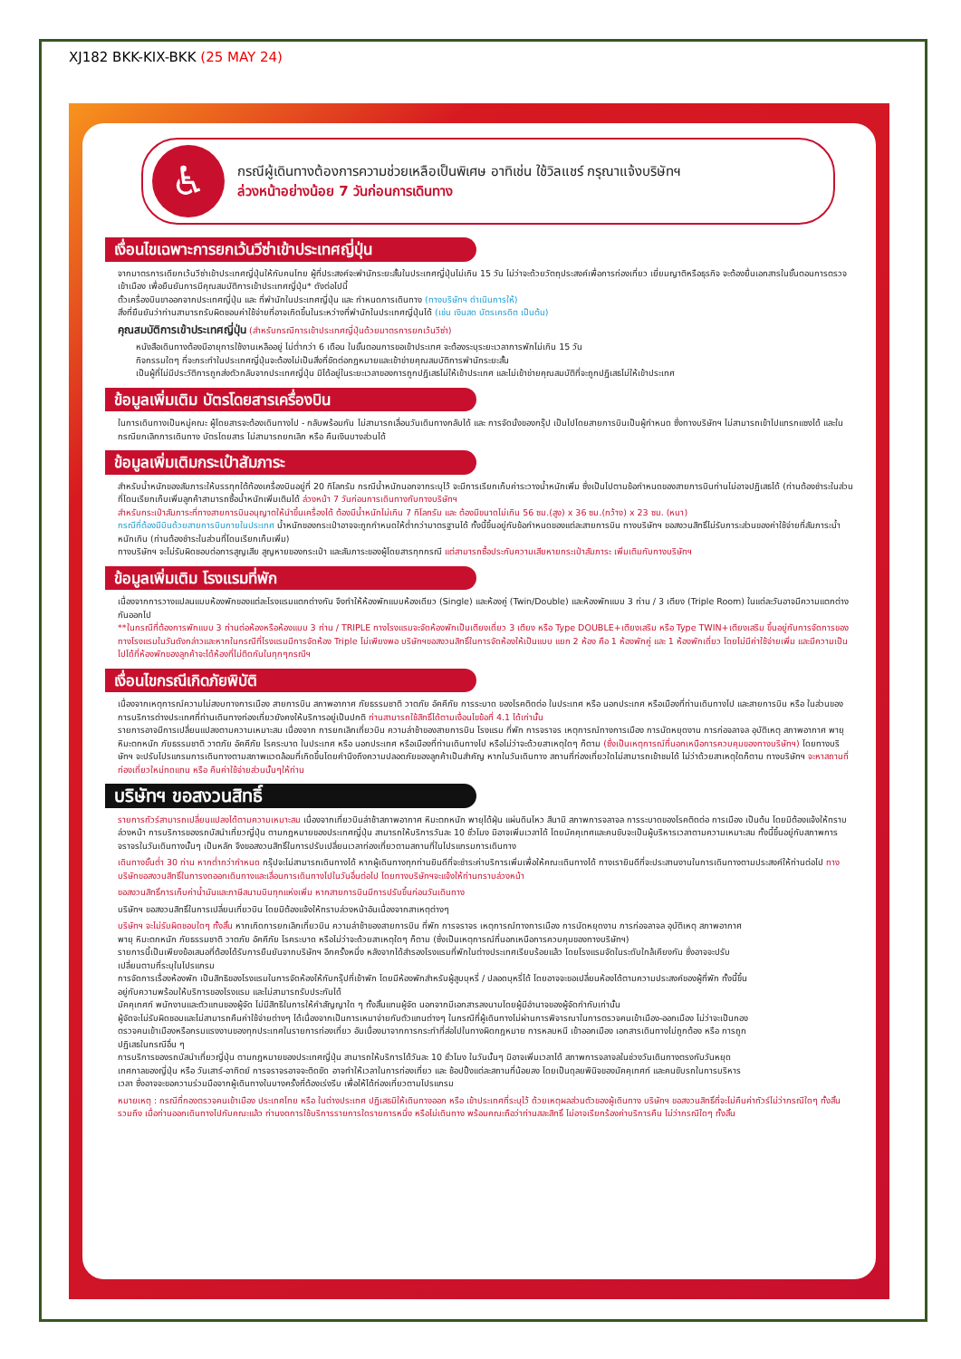XJ182 BKK-KIX-BKK (25 MAY 24)
♿
กรณีผู้เดินทางต้องการความช่วยเหลือเป็นพิเศษ อาทิเช่น ใช้วิลแชร์ กรุณาแจ้งบริษัทฯ
ล่วงหน้าอย่างน้อย 7 วันก่อนการเดินทาง
เงื่อนไขเฉพาะการยกเว้นวีซ่าเข้าประเทศญี่ปุ่น
จากมาตรการเดียกเว้นวีซ่าเข้าประเทศญี่ปุ่นให้กับคนไทย ผู้ที่ประสงค์จะพำนักระยะสั้นในประเทศญี่ปุ่นไม่เกิน 15 วัน ไม่ว่าจะด้วยวัตถุประสงค์เพื่อการท่องเที่ยว เยี่ยมญาติหรือธุรกิจ จะต้องยื่นเอกสารในขั้นตอนการตรวจเข้าเมือง เพื่อยืนยันการมีคุณสมบัติการเข้าประเทศญี่ปุ่น* ดังต่อไปนี้
ตั๋วเครื่องบินขาออกจากประเทศญี่ปุ่น และ ที่พำนักในประเทศญี่ปุ่น และ กำหนดการเดินทาง (ทางบริษัทฯ ดำเนินการให้)
สิ่งที่ยืนยันว่าท่านสามารถรับผิดชอบค่าใช้จ่ายที่อาจเกิดขึ้นในระหว่างที่พำนักในประเทศญี่ปุ่นได้ (เช่น เงินสด บัตรเครดิต เป็นต้น)
คุณสมบัติการเข้าประเทศญี่ปุ่น (สำหรับกรณีการเข้าประเทศญี่ปุ่นด้วยมาตรการยกเว้นวีซ่า)
หนังสือเดินทางต้องมีอายุการใช้งานเหลืออยู่ ไม่ต่ำกว่า 6 เดือน ในขั้นตอนการขอเข้าประเทศ จะต้องระบุระยะเวลาการพักไม่เกิน 15 วัน
กิจกรรมใดๆ ที่จะกระทำในประเทศญี่ปุ่นจะต้องไม่เป็นสิ่งที่ขัดต่อกฎหมายและเข้าข่ายคุณสมบัติการพำนักระยะสั้น
เป็นผู้ที่ไม่มีประวัติการถูกส่งตัวกลับจากประเทศญี่ปุ่น มิได้อยู่ในระยะเวลาของการถูกปฏิเสธไม่ให้เข้าประเทศ และไม่เข้าข่ายคุณสมบัติที่จะถูกปฏิเสธไม่ให้เข้าประเทศ
ข้อมูลเพิ่มเติม บัตรโดยสารเครื่องบิน
ในการเดินทางเป็นหมู่คณะ ผู้โดยสารจะต้องเดินทางไป - กลับพร้อมกัน ไม่สามารถเลื่อนวันเดินทางกลับได้ และ การจัดนั่งของกรุ๊ป เป็นไปโดยสายการบินเป็นผู้กำหนด ซึ่งทางบริษัทฯ ไม่สามารถเข้าไปแทรกแซงได้ และในกรณียกเลิกการเดินทาง บัตรโดยสาร ไม่สามารถยกเลิก หรือ คืนเงินบางส่วนได้
ข้อมูลเพิ่มเติมกระเป๋าสัมภาระ
สำหรับน้ำหนักของสัมภาระให้บรรทุกใต้ท้องเครื่องบินอยู่ที่ 20 กิโลกรัม กรณีน้ำหนักนอกจากระบุไว้ จะมีการเรียกเก็บค่าระวางน้ำหนักเพิ่ม ซึ่งเป็นไปตามข้อกำหนดของสายการบินท่านไม่อาจปฏิเสธได้ (ท่านต้องชำระในส่วนที่โดนเรียกเก็บเพิ่มลูกค้าสามารถซื้อน้ำหนักเพิ่มเติมได้ ล่วงหน้า 7 วันก่อนการเดินทางกับทางบริษัทฯ
สำหรับกระเป๋าสัมภาระที่ทางสายการบินอนุญาตให้นำขึ้นเครื่องได้ ต้องมีน้ำหนักไม่เกิน 7 กิโลกรัม และ ต้องมีขนาดไม่เกิน 56 ซม.(สูง) x 36 ซม.(กว้าง) x 23 ซม. (หนา)
กรณีที่ต้องมีบินด้วยสายการบินภายในประเทศ น้ำหนักของกระเป๋าอาจจะถูกกำหนดให้ต่ำกว่ามาตรฐานได้ ทั้งนี้ขึ้นอยู่กับข้อกำหนดของแต่ละสายการบิน ทางบริษัทฯ ขอสงวนสิทธิ์ไม่รับภาระส่วนของค่าใช้จ่ายที่สัมภาระน้ำหนักเกิน (ท่านต้องชำระในส่วนที่โดนเรียกเก็บเพิ่ม)
ทางบริษัทฯ จะไม่รับผิดชอบต่อการสูญเสีย สูญหายของกระเป๋า และสัมภาระของผู้โดยสารทุกกรณี แต่สามารถซื้อประกันความเสียหายกระเป๋าสัมภาระ เพิ่มเติมกับทางบริษัทฯ
ข้อมูลเพิ่มเติม โรงแรมที่พัก
เนื่องจากการวางแปลนแบบห้องพักของแต่ละโรงแรมแตกต่างกัน จึงทำให้ห้องพักแบบห้องเดียว (Single) และห้องคู่ (Twin/Double) และห้องพักแบบ 3 ท่าน / 3 เตียง (Triple Room) ในแต่ละวันอาจมีความแตกต่างกันออกไป
**ในกรณีที่ต้องการพักแบบ 3 ท่านต่อห้องหรือห้องแบบ 3 ท่าน / TRIPLE ทางโรงแรมจะจัดห้องพักเป็นเตียงเดี่ยว 3 เตียง หรือ Type DOUBLE+เตียงเสริม หรือ Type TWIN+เตียงเสริม ขึ้นอยู่กับการจัดการของทางโรงแรมในวันดังกล่าวและหากในกรณีที่โรงแรมมีการจัดห้อง Triple ไม่เพียงพอ บริษัทฯขอสงวนสิทธิ์ในการจัดห้องให้เป็นแบบ แยก 2 ห้อง คือ 1 ห้องพักคู่ และ 1 ห้องพักเดี่ยว โดยไม่มีค่าใช้จ่ายเพิ่ม และมีความเป็นไปได้ที่ห้องพักของลูกค้าจะได้ห้องที่ไม่ติดกันในทุกๆกรณีฯ
เงื่อนไขกรณีเกิดภัยพิบัติ
เนื่องจากเหตุการณ์ความไม่สงบทางการเมือง สายการบิน สภาพอากาศ ภัยธรรมชาติ วาตภัย อัคคีภัย การระบาด ของโรคติดต่อ ในประเทศ หรือ นอกประเทศ หรือเมืองที่ท่านเดินทางไป และสายการบิน หรือ ในส่วนของการบริการต่างประเทศที่ท่านเดินทางท่องเที่ยวยังคงให้บริการอยู่เป็นปกติ ท่านสามารถใช้สิทธิ์ได้ตามเงื่อนไขข้อที่ 4.1 ได้เท่านั้น
รายการอาจมีการเปลี่ยนแปลงตามความเหมาะสม เนื่องจาก การยกเลิกเที่ยวบิน ความล่าช้าของสายการบิน โรงแรม ที่พัก การจราจร เหตุการณ์ทางการเมือง การนัดหยุดงาน การก่อจลาจล อุบัติเหตุ สภาพอากาศ พายุ หิมะตกหนัก ภัยธรรมชาติ วาตภัย อัคคีภัย โรคระบาด ในประเทศ หรือ นอกประเทศ หรือเมืองที่ท่านเดินทางไป หรือไม่ว่าจะด้วยสาเหตุใดๆ ก็ตาม (ซึ่งเป็นเหตุการณ์ที่นอกเหนือการควบคุมของทางบริษัทฯ) โดยทางบริษัทฯ จะปรับโปรแกรมการเดินทางตามสภาพแวดล้อมที่เกิดขึ้นโดยคำนึงถึงความปลอดภัยของลูกค้าเป็นสำคัญ หากในวันเดินทาง สถานที่ท่องเที่ยวใดไม่สามารถเข้าชมได้ ไม่ว่าด้วยสาเหตุใดก็ตาม ทางบริษัทฯ จะหาสถานที่ท่องเที่ยวใหม่ทดแทน หรือ คืนค่าใช้จ่ายส่วนนั้นๆให้ท่าน
บริษัทฯ ขอสงวนสิทธิ์
รายการทัวร์สามารถเปลี่ยนแปลงได้ตามความเหมาะสม เนื่องจากเที่ยวบินล่าช้าสภาพอากาศ หิมะตกหนัก พายุได้ฝุ่น แผ่นดินไหว สึนามิ สภาพการจลาจล การระบาดของโรคติดต่อ การเมือง เป็นต้น โดยมิต้องแจ้งให้ทราบล่วงหน้า การบริการของรถบัสนำเที่ยวญี่ปุ่น ตามกฎหมายของประเทศญี่ปุ่น สามารถให้บริการวันละ 10 ชั่วโมง มิอาจเพิ่มเวลาได้ โดยมัคคุเทศและคนขับจะเป็นผู้บริหารเวลาตามความเหมาะสม ทั้งนี้ขึ้นอยู่กับสภาพการจราจรในวันเดินทางนั้นๆ เป็นหลัก จึงขอสงวนสิทธิ์ในการปรับเปลี่ยนเวลาท่องเที่ยวตามสถานที่ในโปรแกรมการเดินทาง
เดินทางขั้นต่ำ 30 ท่าน หากต่ำกว่ากำหนด กรุ๊ปจะไม่สามารถเดินทางได้ หากผู้เดินทางทุกท่านยินดีที่จะชำระค่าบริการเพิ่มเพื่อให้คณะเดินทางได้ ทางเรายินดีที่จะประสานงานในการเดินทางตามประสงค์ให้ท่านต่อไป ทางบริษัทขอสงวนสิทธิ์ในการงดออกเดินทางและเลื่อนการเดินทางไปในวันอื่นต่อไป โดยทางบริษัทฯจะแจ้งให้ท่านทราบล่วงหน้า
ขอสงวนสิทธิ์การเก็บค่าน้ำมันและภาษีสนามบินทุกแห่งเพิ่ม หากสายการบินมีการปรับขึ้นก่อนวันเดินทาง
บริษัทฯ ขอสงวนสิทธิ์ในการเปลี่ยนเที่ยวบิน โดยมิต้องแจ้งให้ทราบล่วงหน้าอันเนื่องจากสาเหตุต่างๆ
บริษัทฯ จะไม่รับผิดชอบใดๆ ทั้งสิ้น หากเกิดการยกเลิกเที่ยวบิน ความล่าช้าของสายการบิน ที่พัก การจราจร เหตุการณ์ทางการเมือง การนัดหยุดงาน การก่อจลาจล อุบัติเหตุ สภาพอากาศ พายุ หิมะตกหนัก ภัยธรรมชาติ วาตภัย อัคคีภัย โรคระบาด หรือไม่ว่าจะด้วยสาเหตุใดๆ ก็ตาม (ซึ่งเป็นเหตุการณ์ที่นอกเหนือการควบคุมของทางบริษัทฯ)
รายการนี้เป็นเพียงข้อเสนอที่ต้องได้รับการยืนยันจากบริษัทฯ อีกครั้งหนึ่ง หลังจากได้สำรองโรงแรมที่พักในต่างประเทศเรียบร้อยแล้ว โดยโรงแรมจัดในระดับใกล้เคียงกัน ซึ่งอาจจะปรับเปลี่ยนตามที่ระบุในโปรแกรม
การจัดการเรื่องห้องพัก เป็นสิทธิของโรงแรมในการจัดห้องให้กับกรุ๊ปที่เข้าพัก โดยมีห้องพักสำหรับผู้สูบบุหรี่ / ปลอดบุหรี่ได้ โดยอาจจะขอเปลี่ยนห้องได้ตามความประสงค์ของผู้ที่พัก ทั้งนี้ขึ้นอยู่กับความพร้อมให้บริการของโรงแรม และไม่สามารถรับประกันได้
มัคคุเทศก์ พนักงานและตัวแทนของผู้จัด ไม่มีสิทธิในการให้คำสัญญาใด ๆ ทั้งสิ้นแทนผู้จัด นอกจากมีเอกสารลงนามโดยผู้มีอำนาจของผู้จัดกำกับเท่านั้น
ผู้จัดจะไม่รับผิดชอบและไม่สามารถคืนค่าใช้จ่ายต่างๆ ได้เนื่องจากเป็นการเหมาจ่ายกับตัวแทนต่างๆ ในกรณีที่ผู้เดินทางไม่ผ่านการพิจารณาในการตรวจคนเข้าเมือง-ออกเมือง ไม่ว่าจะเป็นกองตรวจคนเข้าเมืองหรือกรมแรงงานของทุกประเทศในรายการท่องเที่ยว อันเนื่องมาจากการกระทำที่ส่อไปในทางผิดกฎหมาย การหลบหนี เข้าออกเมือง เอกสารเดินทางไม่ถูกต้อง หรือ การถูกปฏิเสธในกรณีอื่น ๆ
การบริการของรถบัสนำเที่ยวญี่ปุ่น ตามกฎหมายของประเทศญี่ปุ่น สามารถให้บริการได้วันละ 10 ชั่วโมง ในวันนั้นๆ มิอาจเพิ่มเวลาได้ สภาพการจลาจลในช่วงวันเดินทางตรงกับวันหยุดเทศกาลของญี่ปุ่น หรือ วันเสาร์-อาทิตย์ การจราจรอาจจะติดขัด อาจทำให้เวลาในการท่องเที่ยว และ ช้อปปิ้งแต่ละสถานที่น้อยลง โดยเป็นดุลยพินิจของมัคคุเทศก์ และคนขับรถในการบริหารเวลา ซึ่งอาจจะขอความร่วมมือจากผู้เดินทางในบางครั้งที่ต้องเร่งรีบ เพื่อให้ได้ท่องเที่ยวตามโปรแกรม
หมายเหตุ : กรณีที่กองตรวจคนเข้าเมือง ประเทศไทย หรือ ในต่างประเทศ ปฏิเสธมิให้เดินทางออก หรือ เข้าประเทศที่ระบุไว้ ด้วยเหตุผลส่วนตัวของผู้เดินทาง บริษัทฯ ขอสงวนสิทธิ์ที่จะไม่คืนค่าทัวร์ไม่ว่ากรณีใดๆ ทั้งสิ้น รวมถึง เมื่อท่านออกเดินทางไปกับคณะแล้ว ท่านงดการใช้บริการรายการใดรายการหนึ่ง หรือไม่เดินทาง พร้อมคณะถือว่าท่านสละสิทธิ์ ไม่อาจเรียกร้องค่าบริการคืน ไม่ว่ากรณีใดๆ ทั้งสิ้น